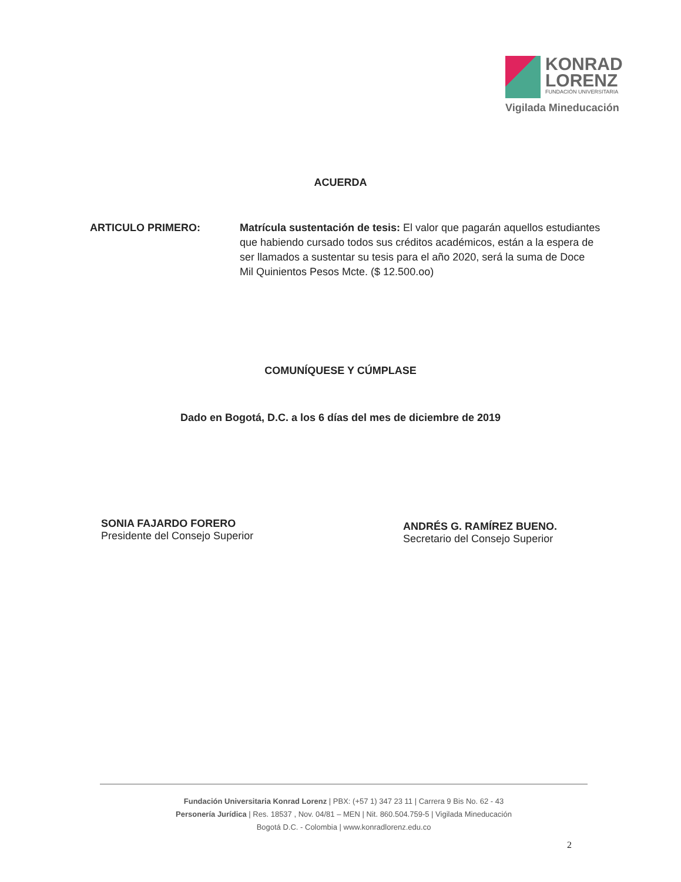KONRAD
LORENZ
FUNDACIÓN UNIVERSITARIA
Vigilada Mineducación
ACUERDA
ARTICULO PRIMERO: Matrícula sustentación de tesis: El valor que pagarán aquellos estudiantes que habiendo cursado todos sus créditos académicos, están a la espera de ser llamados a sustentar su tesis para el año 2020, será la suma de Doce Mil Quinientos Pesos Mcte. ($ 12.500.oo)
COMUNÍQUESE Y CÚMPLASE
Dado en Bogotá, D.C. a los 6 días del mes de diciembre de 2019
SONIA FAJARDO FORERO
Presidente del Consejo Superior
ANDRÉS G. RAMÍREZ BUENO.
Secretario del Consejo Superior
Fundación Universitaria Konrad Lorenz | PBX: (+57 1) 347 23 11 | Carrera 9 Bis No. 62 - 43
Personería Jurídica | Res. 18537 , Nov. 04/81 – MEN | Nit. 860.504.759-5 | Vigilada Mineducación
Bogotá D.C. - Colombia | www.konradlorenz.edu.co
2